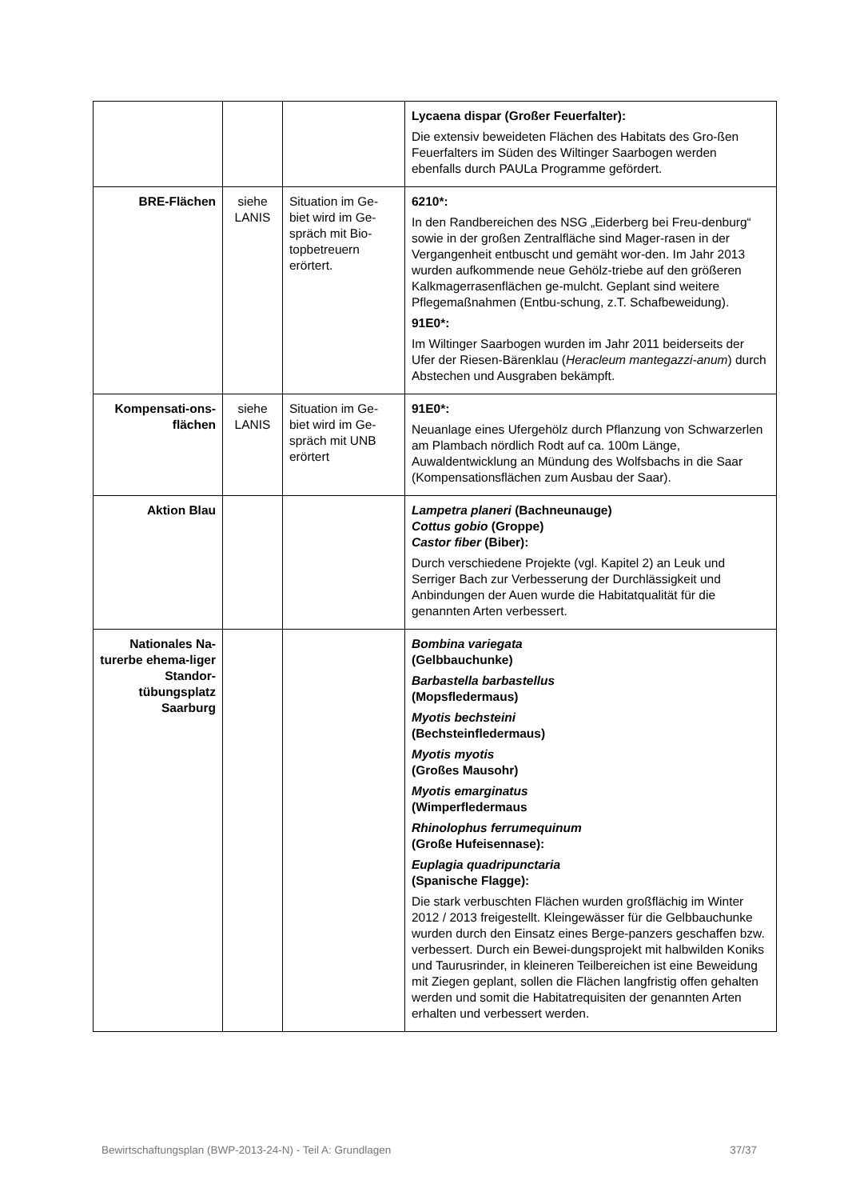| | | | Lycaena dispar (Großer Feuerfalter): Die extensiv beweideten Flächen des Habitats des Gro-ßen Feuerfalters im Süden des Wiltinger Saarbogen werden ebenfalls durch PAULa Programme gefördert. |
| BRE-Flächen | siehe LANIS | Situation im Ge-biet wird im Ge-spräch mit Bio-topbetreuern erörtert. | 6210*: In den Randbereichen des NSG „Eiderberg bei Freu-denburg“ sowie in der großen Zentralfläche sind Mager-rasen in der Vergangenheit entbuscht und gemäht wor-den. Im Jahr 2013 wurden aufkommende neue Gehölz-triebe auf den größeren Kalkmagerrasenflächen ge-mulcht. Geplant sind weitere Pflegemaßnahmen (Entbu-schung, z.T. Schafbeweidung). 91E0*: Im Wiltinger Saarbogen wurden im Jahr 2011 beiderseits der Ufer der Riesen-Bärenklau ( Heracleum mantegazzi-anum ) durch Abstechen und Ausgraben bekämpft. |
| Kompensati-ons-flächen | siehe LANIS | Situation im Ge-biet wird im Ge-spräch mit UNB erörtert | 91E0*: Neuanlage eines Ufergehölz durch Pflanzung von Schwarzerlen am Plambach nördlich Rodt auf ca. 100m Länge, Auwaldentwicklung an Mündung des Wolfsbachs in die Saar (Kompensationsflächen zum Ausbau der Saar). |
| Aktion Blau | | | Lampetra planeri (Bachneunauge) Cottus gobio (Groppe) Castor fiber (Biber): Durch verschiedene Projekte (vgl. Kapitel 2) an Leuk und Serriger Bach zur Verbesserung der Durchlässigkeit und Anbindungen der Auen wurde die Habitatqualität für die genannten Arten verbessert. |
| Nationales Na-turerbe ehema-liger Standor-tübungsplatz Saarburg | | | Bombina variegata (Gelbbauchunke) Barbastella barbastellus (Mopsfledermaus) Myotis bechsteini (Bechsteinfledermaus) Myotis myotis (Großes Mausohr) Myotis emarginatus (Wimperfledermaus Rhinolophus ferrumequinum (Große Hufeisennase): Euplagia quadripunctaria (Spanische Flagge): Die stark verbuschten Flächen wurden großflächig im Winter 2012 / 2013 freigestellt. Kleingewässer für die Gelbbauchunke wurden durch den Einsatz eines Berge-panzers geschaffen bzw. verbessert. Durch ein Bewei-dungsprojekt mit halbwilden Koniks und Taurusrinder, in kleineren Teilbereichen ist eine Beweidung mit Ziegen geplant, sollen die Flächen langfristig offen gehalten werden und somit die Habitatrequisiten der genannten Arten erhalten und verbessert werden. |
Bewirtschaftungsplan (BWP-2013-24-N) - Teil A: Grundlagen 37/37